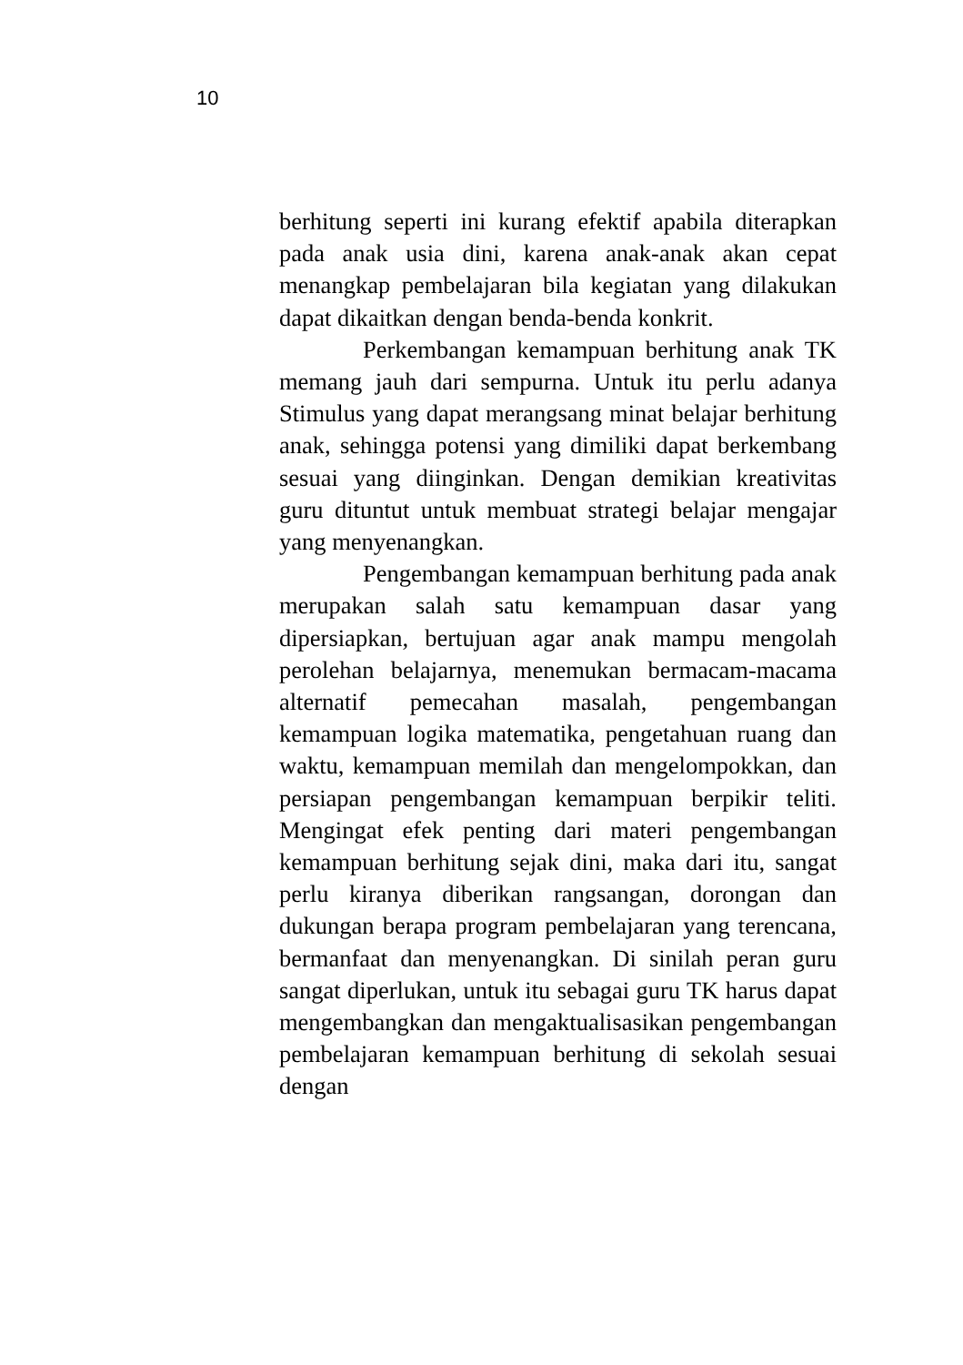10
berhitung seperti ini kurang efektif apabila diterapkan pada anak usia dini, karena anak-anak akan cepat menangkap pembelajaran bila kegiatan yang dilakukan dapat dikaitkan dengan benda-benda konkrit.
Perkembangan kemampuan berhitung anak TK memang jauh dari sempurna. Untuk itu perlu adanya Stimulus yang dapat merangsang minat belajar berhitung anak, sehingga potensi yang dimiliki dapat berkembang sesuai yang diinginkan. Dengan demikian kreativitas guru dituntut untuk membuat strategi belajar mengajar yang menyenangkan.
Pengembangan kemampuan berhitung pada anak merupakan salah satu kemampuan dasar yang dipersiapkan, bertujuan agar anak mampu mengolah perolehan belajarnya, menemukan bermacam-macama alternatif pemecahan masalah, pengembangan kemampuan logika matematika, pengetahuan ruang dan waktu, kemampuan memilah dan mengelompokkan, dan persiapan pengembangan kemampuan berpikir teliti. Mengingat efek penting dari materi pengembangan kemampuan berhitung sejak dini, maka dari itu, sangat perlu kiranya diberikan rangsangan, dorongan dan dukungan berapa program pembelajaran yang terencana, bermanfaat dan menyenangkan. Di sinilah peran guru sangat diperlukan, untuk itu sebagai guru TK harus dapat mengembangkan dan mengaktualisasikan pengembangan pembelajaran kemampuan berhitung di sekolah sesuai dengan